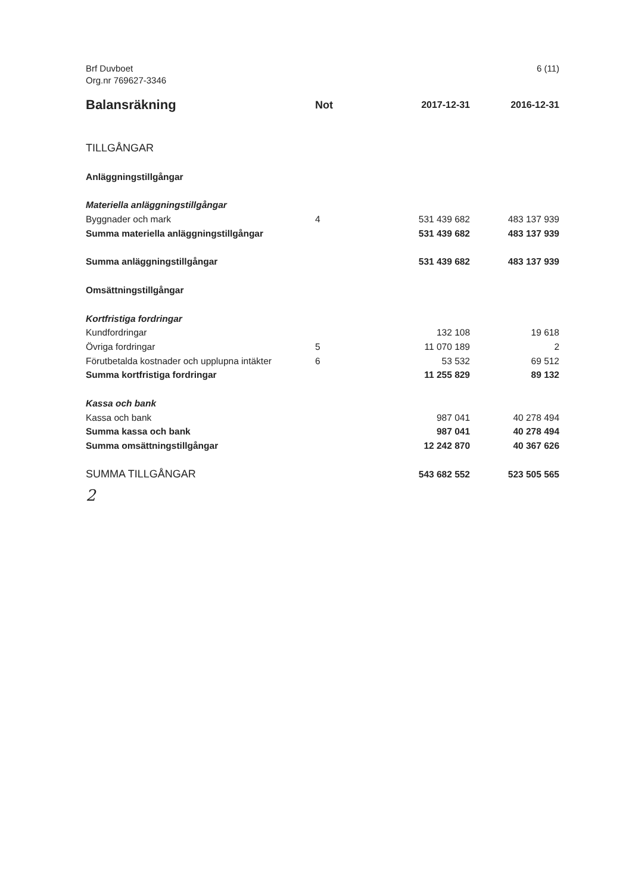Brf Duvboet
Org.nr 769627-3346
6 (11)
| Balansräkning | Not | 2017-12-31 | 2016-12-31 |
| --- | --- | --- | --- |
| TILLGÅNGAR | | | |
| Anläggningstillgångar | | | |
| Materiella anläggningstillgångar | | | |
| Byggnader och mark | 4 | 531 439 682 | 483 137 939 |
| Summa materiella anläggningstillgångar | | 531 439 682 | 483 137 939 |
| Summa anläggningstillgångar | | 531 439 682 | 483 137 939 |
| Omsättningstillgångar | | | |
| Kortfristiga fordringar | | | |
| Kundfordringar | | 132 108 | 19 618 |
| Övriga fordringar | 5 | 11 070 189 | 2 |
| Förutbetalda kostnader och upplupna intäkter | 6 | 53 532 | 69 512 |
| Summa kortfristiga fordringar | | 11 255 829 | 89 132 |
| Kassa och bank | | | |
| Kassa och bank | | 987 041 | 40 278 494 |
| Summa kassa och bank | | 987 041 | 40 278 494 |
| Summa omsättningstillgångar | | 12 242 870 | 40 367 626 |
| SUMMA TILLGÅNGAR | | 543 682 552 | 523 505 565 |
2